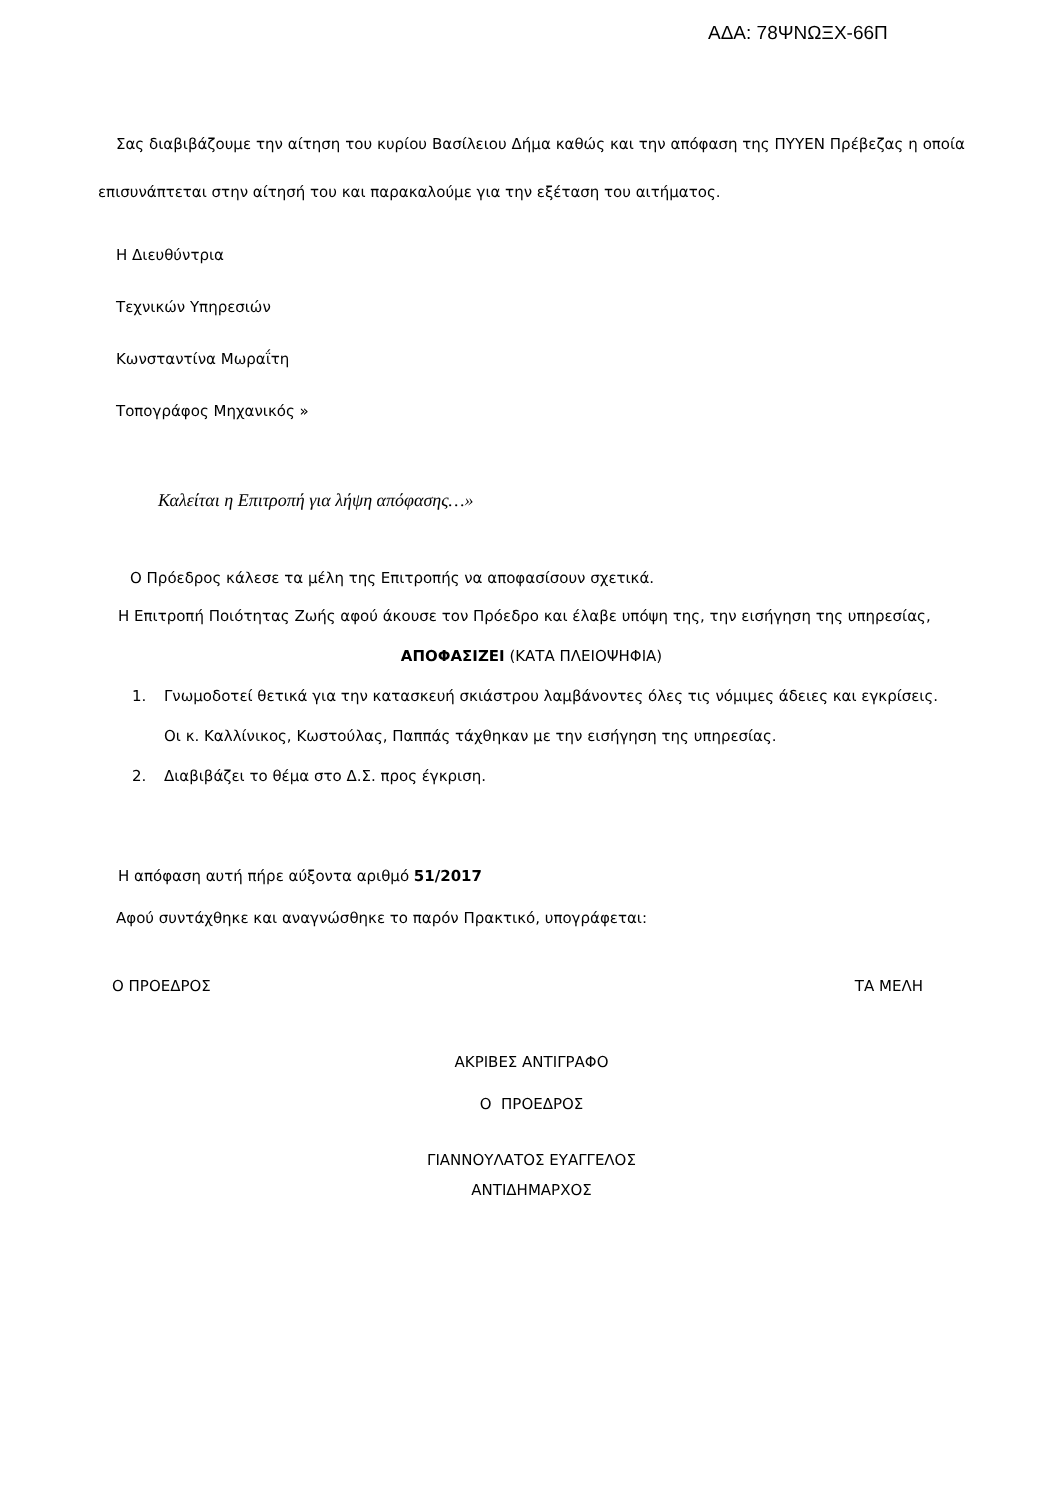ΑΔΑ: 78ΨΝΩΞΧ-66Π
Σας διαβιβάζουμε την αίτηση του κυρίου Βασίλειου Δήμα καθώς και την απόφαση της ΠΥΥΕΝ Πρέβεζας η οποία επισυνάπτεται στην αίτησή του και παρακαλούμε για την εξέταση του αιτήματος.
Η Διευθύντρια
Τεχνικών Υπηρεσιών
Κωνσταντίνα Μωραΐτη
Τοπογράφος Μηχανικός »
Καλείται η Επιτροπή για λήψη απόφασης…»
Ο Πρόεδρος κάλεσε τα μέλη της Επιτροπής να αποφασίσουν σχετικά.
Η Επιτροπή Ποιότητας Ζωής αφού άκουσε τον Πρόεδρο και έλαβε υπόψη της, την εισήγηση της υπηρεσίας,
ΑΠΟΦΑΣΙΖΕΙ (ΚΑΤΑ ΠΛΕΙΟΨΗΦΙΑ)
1. Γνωμοδοτεί θετικά για την κατασκευή σκιάστρου λαμβάνοντες όλες τις νόμιμες άδειες και εγκρίσεις.
Οι κ. Καλλίνικος, Κωστούλας, Παππάς τάχθηκαν με την εισήγηση της υπηρεσίας.
2. Διαβιβάζει το θέμα στο Δ.Σ. προς έγκριση.
Η απόφαση αυτή πήρε αύξοντα αριθμό 51/2017
Αφού συντάχθηκε και αναγνώσθηκε το παρόν Πρακτικό, υπογράφεται:
Ο ΠΡΟΕΔΡΟΣ ΤΑ ΜΕΛΗ
ΑΚΡΙΒΕΣ ΑΝΤΙΓΡΑΦΟ
Ο ΠΡΟΕΔΡΟΣ
ΓΙΑΝΝΟΥΛΑΤΟΣ ΕΥΑΓΓΕΛΟΣ
ΑΝΤΙΔΗΜΑΡΧΟΣ